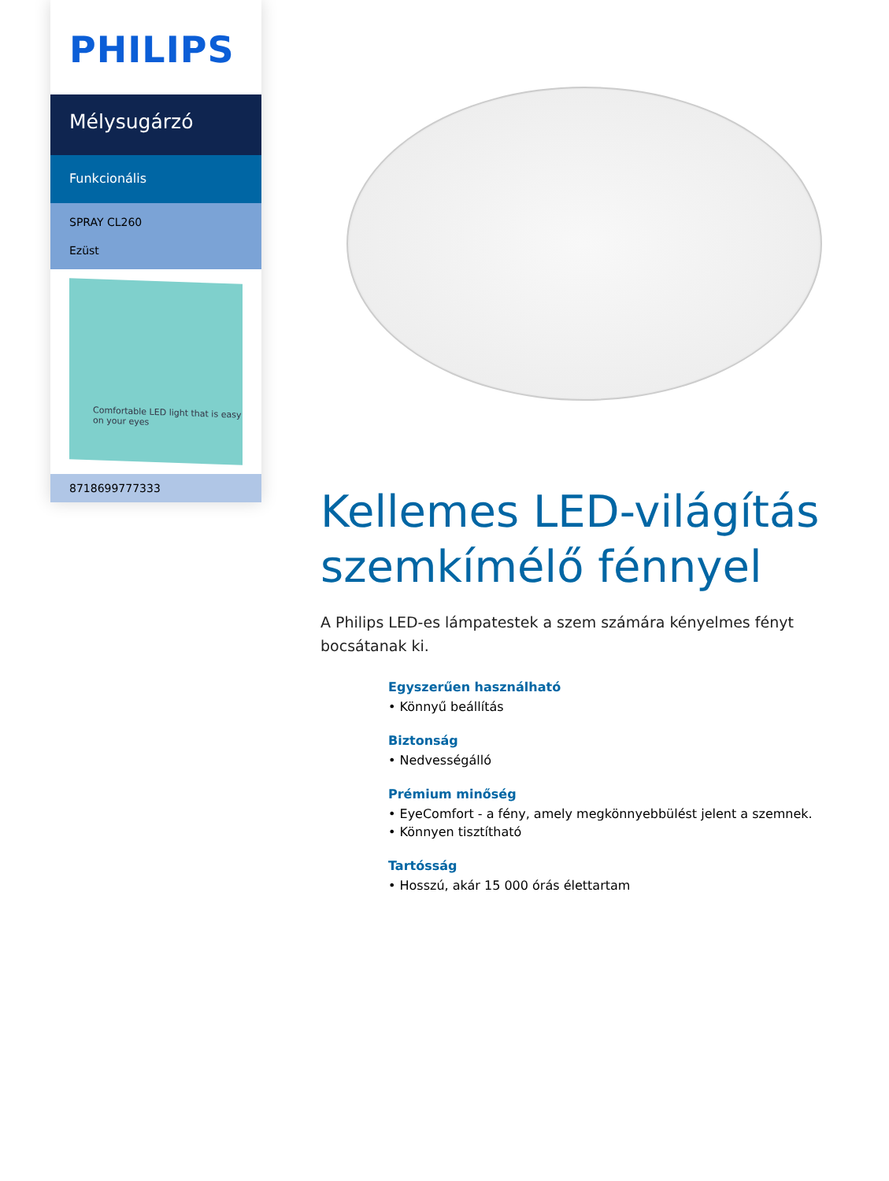PHILIPS
Mélysugárzó
Funkcionális
SPRAY CL260
Ezüst
Comfortable LED light that is easy on your eyes
8718699777333
Kellemes LED-világítás szemkímélő fénnyel
A Philips LED-es lámpatestek a szem számára kényelmes fényt bocsátanak ki.
Egyszerűen használható
• Könnyű beállítás
Biztonság
• Nedvességálló
Prémium minőség
• EyeComfort - a fény, amely megkönnyebbülést jelent a szemnek.
• Könnyen tisztítható
Tartósság
• Hosszú, akár 15 000 órás élettartam